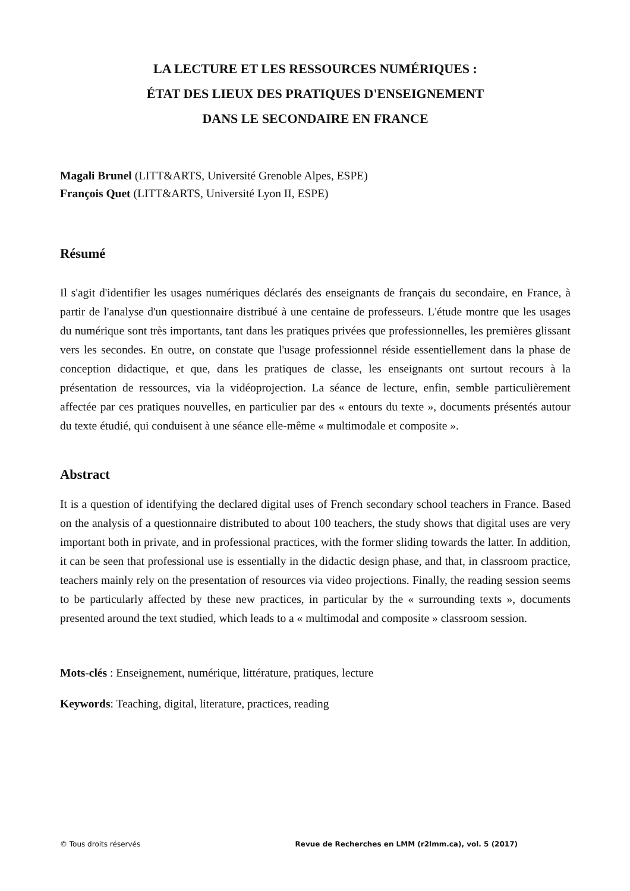LA LECTURE ET LES RESSOURCES NUMÉRIQUES :
ÉTAT DES LIEUX DES PRATIQUES D'ENSEIGNEMENT
DANS LE SECONDAIRE EN FRANCE
Magali Brunel (LITT&ARTS, Université Grenoble Alpes, ESPE)
François Quet (LITT&ARTS, Université Lyon II, ESPE)
Résumé
Il s'agit d'identifier les usages numériques déclarés des enseignants de français du secondaire, en France, à partir de l'analyse d'un questionnaire distribué à une centaine de professeurs. L'étude montre que les usages du numérique sont très importants, tant dans les pratiques privées que professionnelles, les premières glissant vers les secondes. En outre, on constate que l'usage professionnel réside essentiellement dans la phase de conception didactique, et que, dans les pratiques de classe, les enseignants ont surtout recours à la présentation de ressources, via la vidéoprojection. La séance de lecture, enfin, semble particulièrement affectée par ces pratiques nouvelles, en particulier par des « entours du texte », documents présentés autour du texte étudié, qui conduisent à une séance elle-même « multimodale et composite ».
Abstract
It is a question of identifying the declared digital uses of French secondary school teachers in France. Based on the analysis of a questionnaire distributed to about 100 teachers, the study shows that digital uses are very important both in private, and in professional practices, with the former sliding towards the latter. In addition, it can be seen that professional use is essentially in the didactic design phase, and that, in classroom practice, teachers mainly rely on the presentation of resources via video projections. Finally, the reading session seems to be particularly affected by these new practices, in particular by the « surrounding texts », documents presented around the text studied, which leads to a « multimodal and composite » classroom session.
Mots-clés : Enseignement, numérique, littérature, pratiques, lecture
Keywords: Teaching, digital, literature, practices, reading
© Tous droits réservés Revue de Recherches en LMM (r2lmm.ca), vol. 5 (2017)